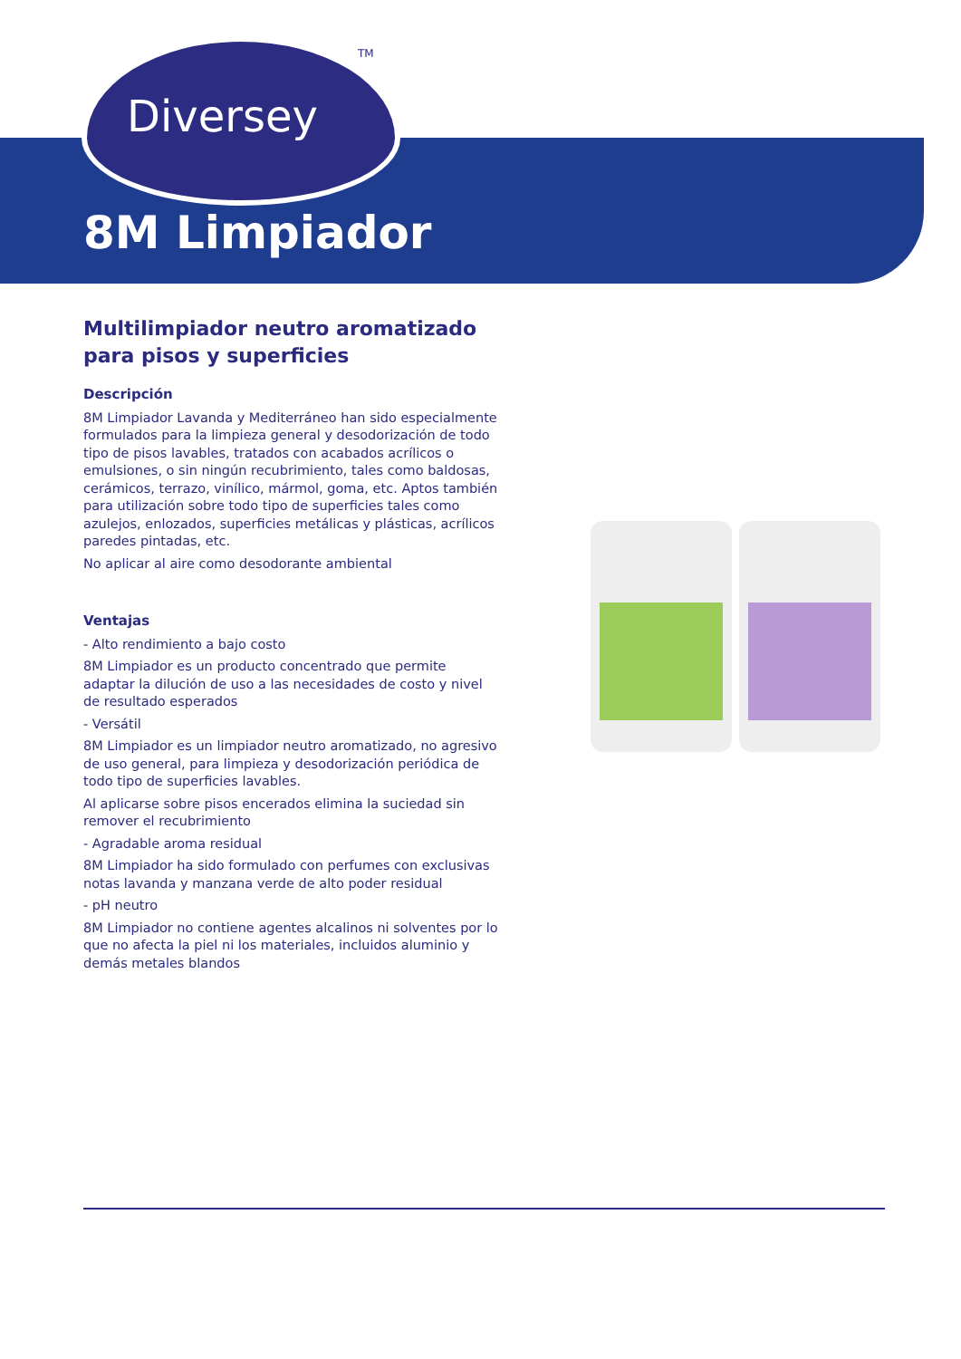Diversey
TM
8M Limpiador
Multilimpiador neutro aromatizado para pisos y superficies
Descripción
8M Limpiador Lavanda y Mediterráneo han sido especialmente formulados para la limpieza general y desodorización de todo tipo de pisos lavables, tratados con acabados acrílicos o emulsiones, o sin ningún recubrimiento, tales como baldosas, cerámicos, terrazo, vinílico, mármol, goma, etc. Aptos también para utilización sobre todo tipo de superficies tales como azulejos, enlozados, superficies metálicas y plásticas, acrílicos paredes pintadas, etc.
No aplicar al aire como desodorante ambiental
Ventajas
- Alto rendimiento a bajo costo
8M Limpiador es un producto concentrado que permite adaptar la dilución de uso a las necesidades de costo y nivel de resultado esperados
- Versátil
8M Limpiador es un limpiador neutro aromatizado, no agresivo de uso general, para limpieza y desodorización periódica de todo tipo de superficies lavables.
Al aplicarse sobre pisos encerados elimina la suciedad sin remover el recubrimiento
- Agradable aroma residual
8M Limpiador ha sido formulado con perfumes con exclusivas notas lavanda y manzana verde de alto poder residual
- pH neutro
8M Limpiador no contiene agentes alcalinos ni solventes por lo que no afecta la piel ni los materiales, incluidos aluminio y demás metales blandos